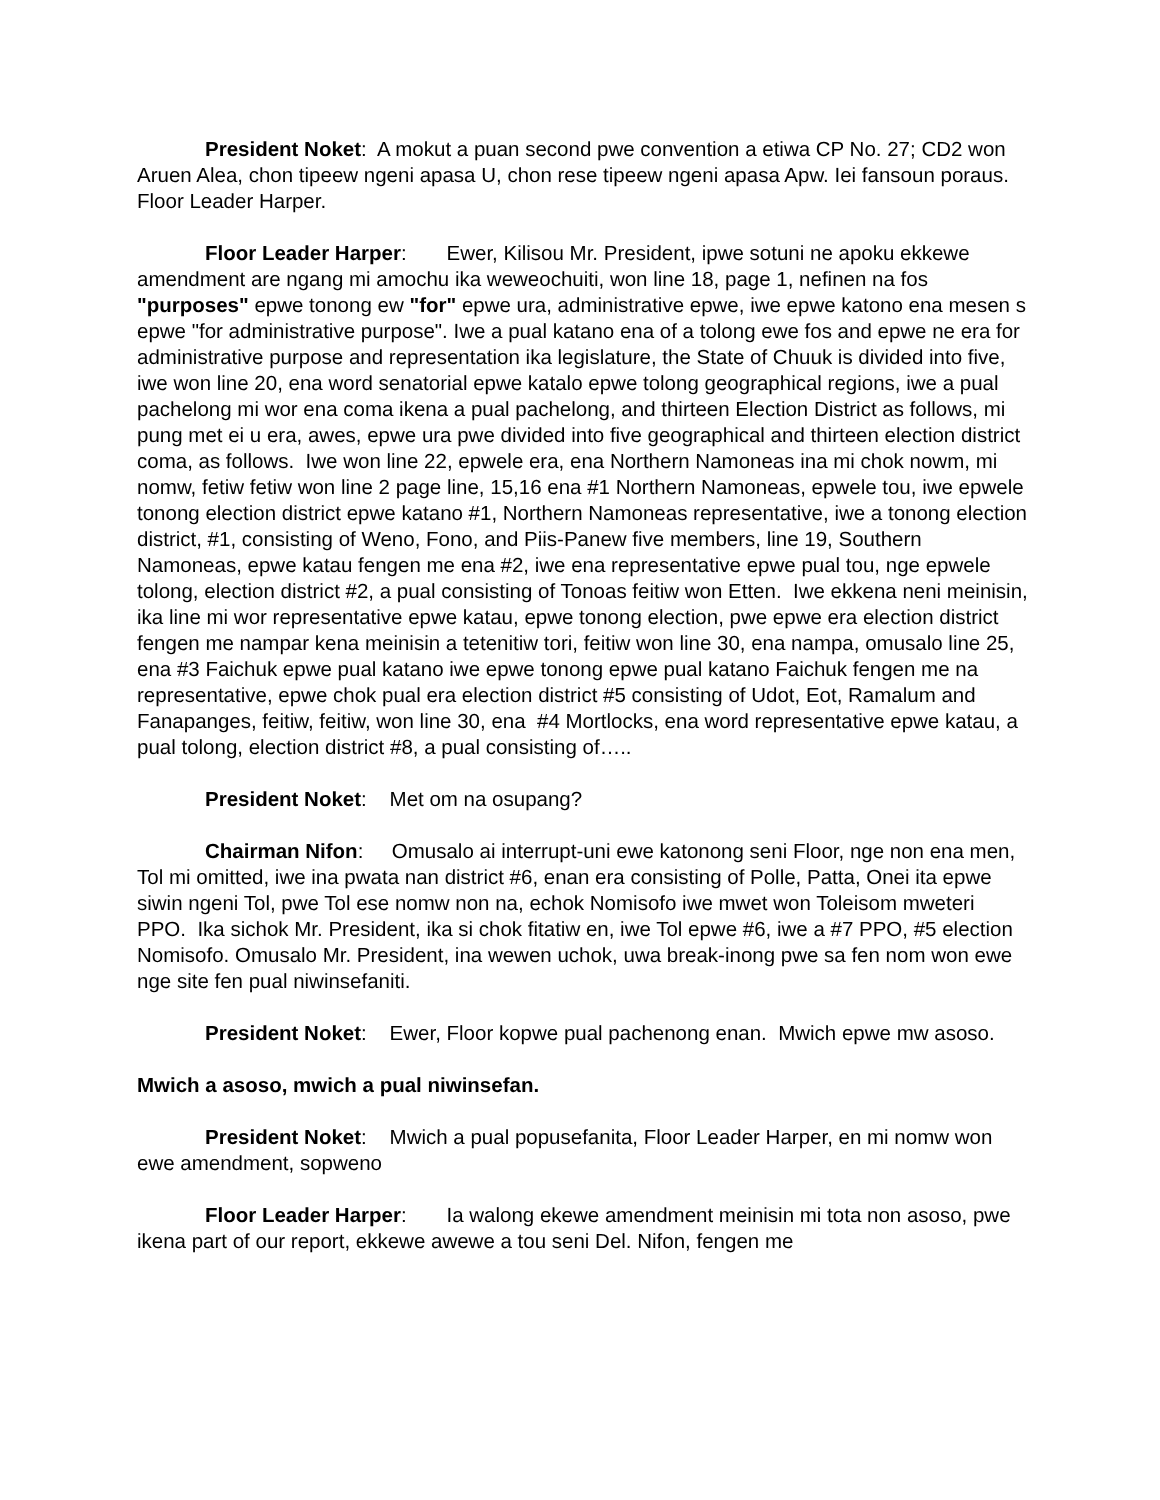President Noket: A mokut a puan second pwe convention a etiwa CP No. 27; CD2 won Aruen Alea, chon tipeew ngeni apasa U, chon rese tipeew ngeni apasa Apw. Iei fansoun poraus. Floor Leader Harper.
Floor Leader Harper: Ewer, Kilisou Mr. President, ipwe sotuni ne apoku ekkewe amendment are ngang mi amochu ika weweochuiti, won line 18, page 1, nefinen na fos "purposes" epwe tonong ew "for" epwe ura, administrative epwe, iwe epwe katono ena mesen s epwe "for administrative purpose". Iwe a pual katano ena of a tolong ewe fos and epwe ne era for administrative purpose and representation ika legislature, the State of Chuuk is divided into five, iwe won line 20, ena word senatorial epwe katalo epwe tolong geographical regions, iwe a pual pachelong mi wor ena coma ikena a pual pachelong, and thirteen Election District as follows, mi pung met ei u era, awes, epwe ura pwe divided into five geographical and thirteen election district coma, as follows. Iwe won line 22, epwele era, ena Northern Namoneas ina mi chok nowm, mi nomw, fetiw fetiw won line 2 page line, 15,16 ena #1 Northern Namoneas, epwele tou, iwe epwele tonong election district epwe katano #1, Northern Namoneas representative, iwe a tonong election district, #1, consisting of Weno, Fono, and Piis-Panew five members, line 19, Southern Namoneas, epwe katau fengen me ena #2, iwe ena representative epwe pual tou, nge epwele tolong, election district #2, a pual consisting of Tonoas feitiw won Etten. Iwe ekkena neni meinisin, ika line mi wor representative epwe katau, epwe tonong election, pwe epwe era election district fengen me nampar kena meinisin a tetenitiw tori, feitiw won line 30, ena nampa, omusalo line 25, ena #3 Faichuk epwe pual katano iwe epwe tonong epwe pual katano Faichuk fengen me na representative, epwe chok pual era election district #5 consisting of Udot, Eot, Ramalum and Fanapanges, feitiw, feitiw, won line 30, ena #4 Mortlocks, ena word representative epwe katau, a pual tolong, election district #8, a pual consisting of…..
President Noket: Met om na osupang?
Chairman Nifon: Omusalo ai interrupt-uni ewe katonong seni Floor, nge non ena men, Tol mi omitted, iwe ina pwata nan district #6, enan era consisting of Polle, Patta, Onei ita epwe siwin ngeni Tol, pwe Tol ese nomw non na, echok Nomisofo iwe mwet won Toleisom mweteri PPO. Ika sichok Mr. President, ika si chok fitatiw en, iwe Tol epwe #6, iwe a #7 PPO, #5 election Nomisofo. Omusalo Mr. President, ina wewen uchok, uwa break-inong pwe sa fen nom won ewe nge site fen pual niwinsefaniti.
President Noket: Ewer, Floor kopwe pual pachenong enan. Mwich epwe mw asoso.
Mwich a asoso, mwich a pual niwinsefan.
President Noket: Mwich a pual popusefanita, Floor Leader Harper, en mi nomw won ewe amendment, sopweno
Floor Leader Harper: Ia walong ekewe amendment meinisin mi tota non asoso, pwe ikena part of our report, ekkewe awewe a tou seni Del. Nifon, fengen me